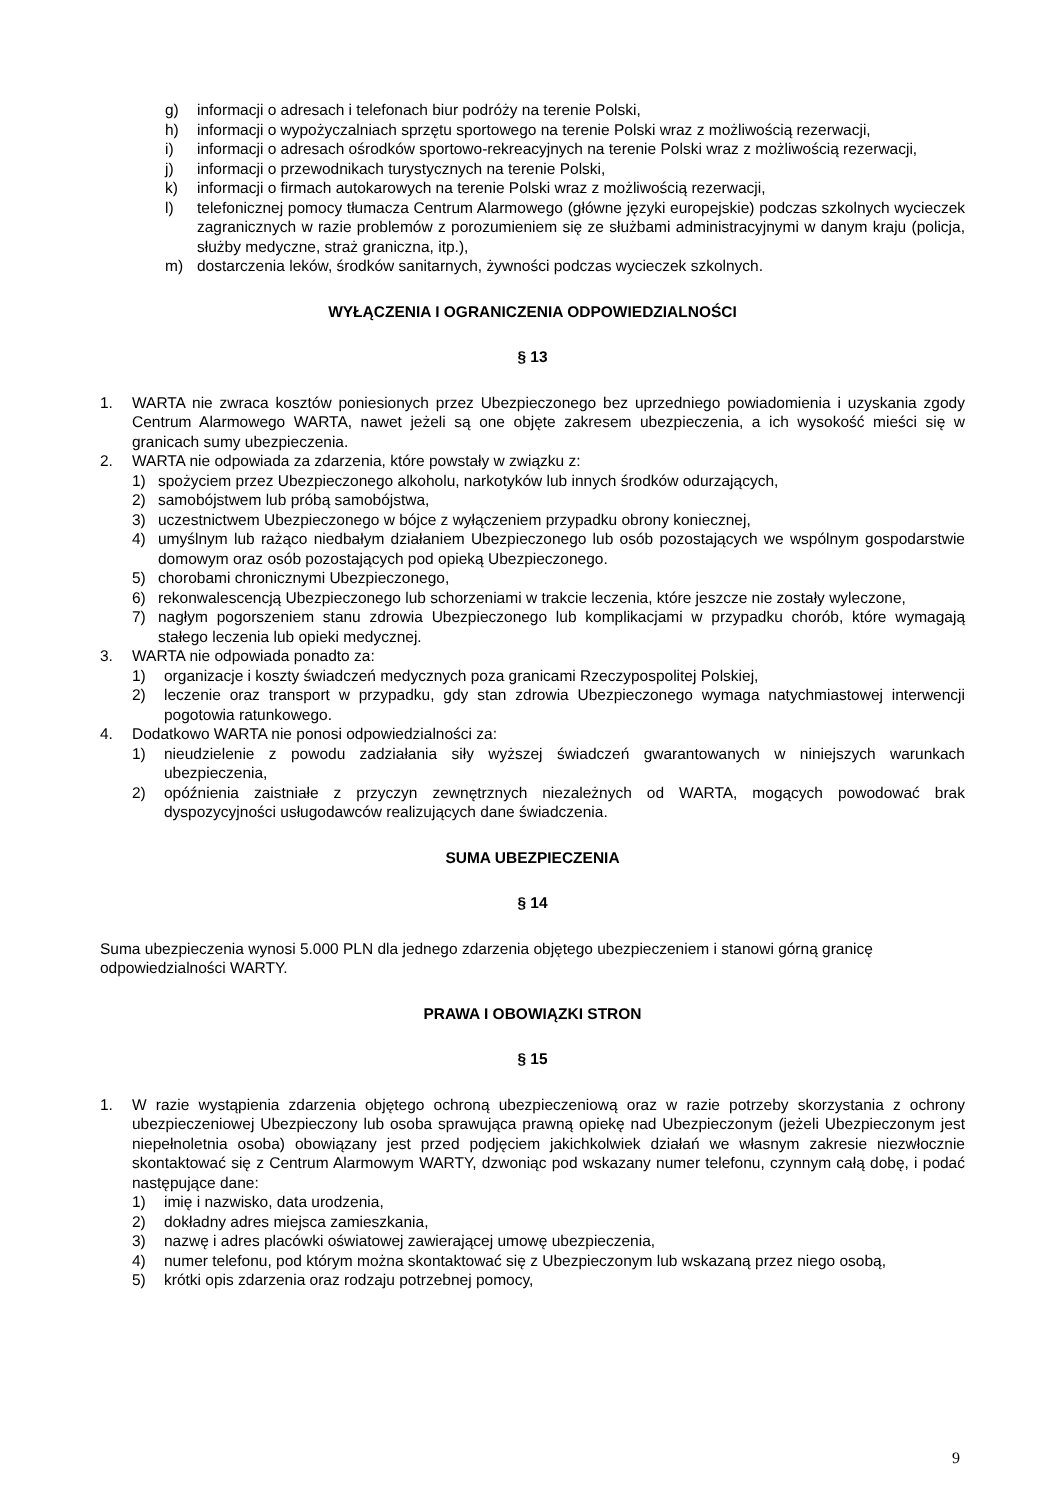g) informacji o adresach i telefonach biur podróży na terenie Polski,
h) informacji o wypożyczalniach sprzętu sportowego na terenie Polski wraz z możliwością rezerwacji,
i) informacji o adresach ośrodków sportowo-rekreacyjnych na terenie Polski wraz z możliwością rezerwacji,
j) informacji o przewodnikach turystycznych na terenie Polski,
k) informacji o firmach autokarowych na terenie Polski wraz z możliwością rezerwacji,
l) telefonicznej pomocy tłumacza Centrum Alarmowego (główne języki europejskie) podczas szkolnych wycieczek zagranicznych w razie problemów z porozumieniem się ze służbami administracyjnymi w danym kraju (policja, służby medyczne, straż graniczna, itp.),
m) dostarczenia leków, środków sanitarnych, żywności podczas wycieczek szkolnych.
WYŁĄCZENIA I OGRANICZENIA ODPOWIEDZIALNOŚCI
§ 13
1. WARTA nie zwraca kosztów poniesionych przez Ubezpieczonego bez uprzedniego powiadomienia i uzyskania zgody Centrum Alarmowego WARTA, nawet jeżeli są one objęte zakresem ubezpieczenia, a ich wysokość mieści się w granicach sumy ubezpieczenia.
2. WARTA nie odpowiada za zdarzenia, które powstały w związku z:
1) spożyciem przez Ubezpieczonego alkoholu, narkotyków lub innych środków odurzających,
2) samobójstwem lub próbą samobójstwa,
3) uczestnictwem Ubezpieczonego w bójce z wyłączeniem przypadku obrony koniecznej,
4) umyślnym lub rażąco niedbałym działaniem Ubezpieczonego lub osób pozostających we wspólnym gospodarstwie domowym oraz osób pozostających pod opieką Ubezpieczonego.
5) chorobami chronicznymi Ubezpieczonego,
6) rekonwalescencją Ubezpieczonego lub schorzeniami w trakcie leczenia, które jeszcze nie zostały wyleczone,
7) nagłym pogorszeniem stanu zdrowia Ubezpieczonego lub komplikacjami w przypadku chorób, które wymagają stałego leczenia lub opieki medycznej.
3. WARTA nie odpowiada ponadto za:
1) organizacje i koszty świadczeń medycznych poza granicami Rzeczypospolitej Polskiej,
2) leczenie oraz transport w przypadku, gdy stan zdrowia Ubezpieczonego wymaga natychmiastowej interwencji pogotowia ratunkowego.
4. Dodatkowo WARTA nie ponosi odpowiedzialności za:
1) nieudzielenie z powodu zadziałania siły wyższej świadczeń gwarantowanych w niniejszych warunkach ubezpieczenia,
2) opóźnienia zaistniałe z przyczyn zewnętrznych niezależnych od WARTA, mogących powodować brak dyspozycyjności usługodawców realizujących dane świadczenia.
SUMA UBEZPIECZENIA
§ 14
Suma ubezpieczenia wynosi 5.000 PLN dla jednego zdarzenia objętego ubezpieczeniem i stanowi górną granicę odpowiedzialności WARTY.
PRAWA I OBOWIĄZKI STRON
§ 15
1. W razie wystąpienia zdarzenia objętego ochroną ubezpieczeniową oraz w razie potrzeby skorzystania z ochrony ubezpieczeniowej Ubezpieczony lub osoba sprawująca prawną opiekę nad Ubezpieczonym (jeżeli Ubezpieczonym jest niepełnoletnia osoba) obowiązany jest przed podjęciem jakichkolwiek działań we własnym zakresie niezwłocznie skontaktować się z Centrum Alarmowym WARTY, dzwoniąc pod wskazany numer telefonu, czynnym całą dobę, i podać następujące dane:
1) imię i nazwisko, data urodzenia,
2) dokładny adres miejsca zamieszkania,
3) nazwę i adres placówki oświatowej zawierającej umowę ubezpieczenia,
4) numer telefonu, pod którym można skontaktować się z Ubezpieczonym lub wskazaną przez niego osobą,
5) krótki opis zdarzenia oraz rodzaju potrzebnej pomocy,
9